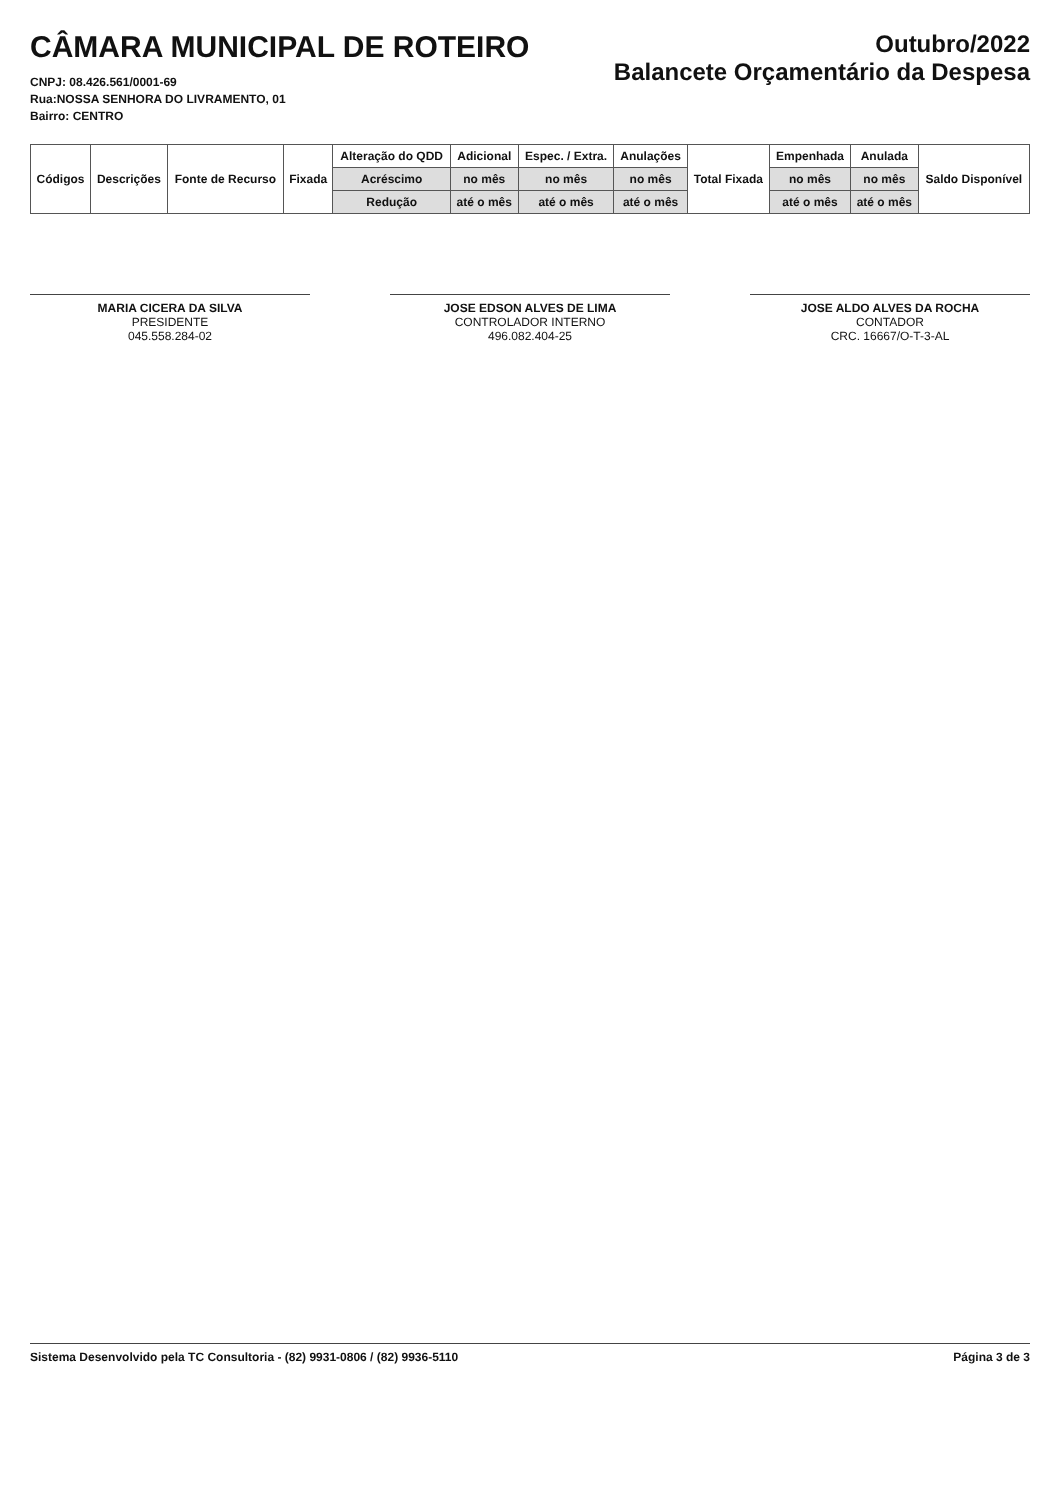CÂMARA MUNICIPAL DE ROTEIRO
CNPJ: 08.426.561/0001-69
Rua:NOSSA SENHORA DO LIVRAMENTO, 01
Bairro: CENTRO
Outubro/2022
Balancete Orçamentário da Despesa
| Códigos | Descrições | Fonte de Recurso | Fixada | Alteração do QDD | Adicional | Espec. / Extra. | Anulações | Total Fixada | Empenhada | Anulada | Saldo Disponível |
| --- | --- | --- | --- | --- | --- | --- | --- | --- | --- | --- | --- |
| | | | | Acréscimo | no mês | no mês | no mês | | no mês | no mês | |
| | | | | Redução | até o mês | até o mês | até o mês | | até o mês | até o mês | |
MARIA CICERA DA SILVA
PRESIDENTE
045.558.284-02
JOSE EDSON ALVES DE LIMA
CONTROLADOR INTERNO
496.082.404-25
JOSE ALDO ALVES DA ROCHA
CONTADOR
CRC. 16667/O-T-3-AL
Sistema Desenvolvido pela TC Consultoria - (82) 9931-0806 / (82) 9936-5110 Página 3 de 3